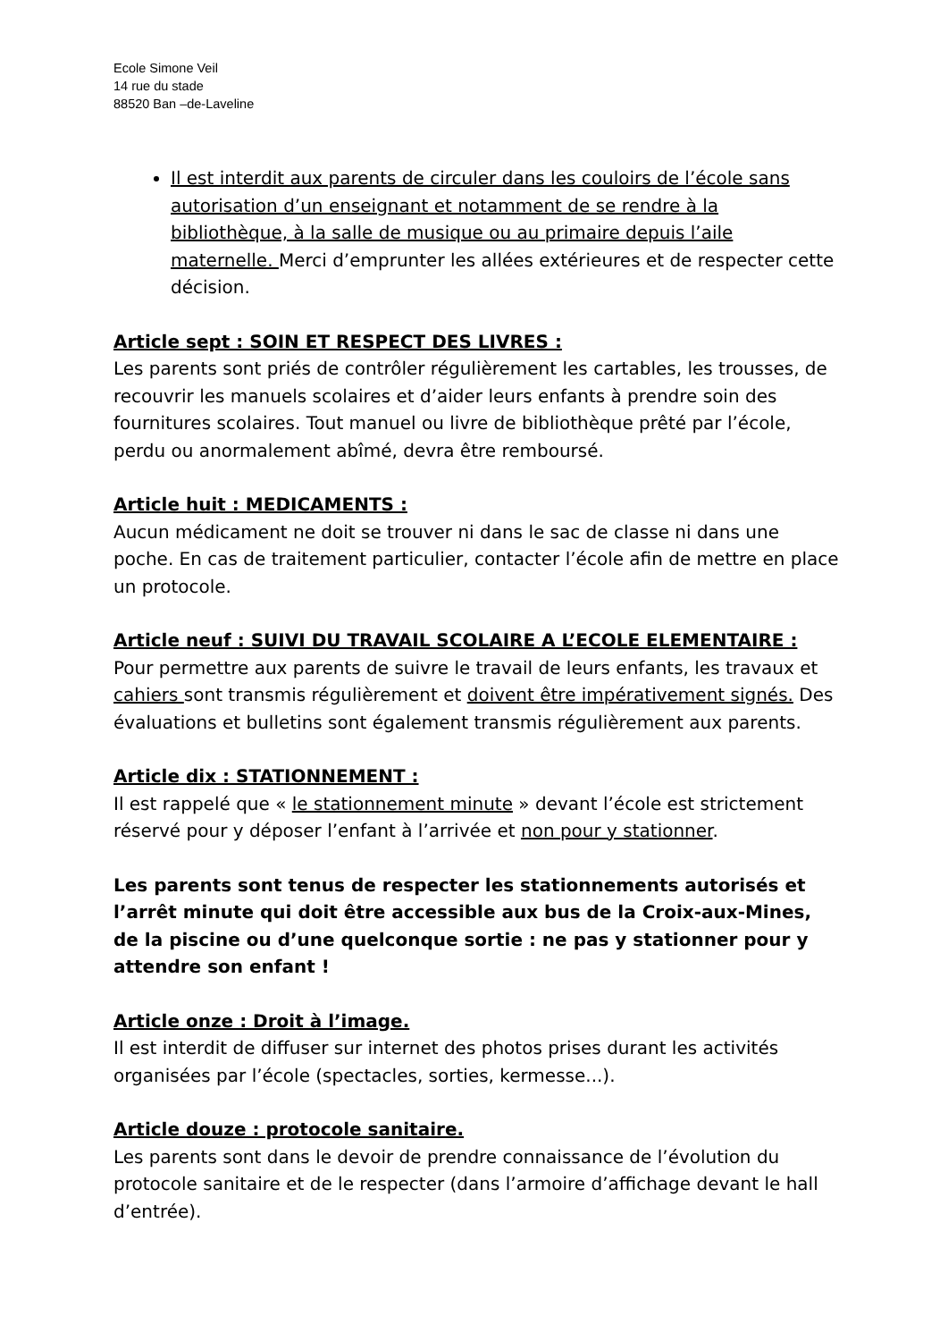Ecole Simone Veil
14 rue du stade
88520 Ban –de-Laveline
Il est interdit aux parents de circuler dans les couloirs de l’école sans autorisation d’un enseignant et notamment de se rendre à la bibliothèque, à la salle de musique ou au primaire depuis l’aile maternelle. Merci d’emprunter les allées extérieures et de respecter cette décision.
Article sept : SOIN ET RESPECT DES LIVRES :
Les parents sont priés de contrôler régulièrement les cartables, les trousses, de recouvrir les manuels scolaires et d’aider leurs enfants à prendre soin des fournitures scolaires. Tout manuel ou livre de bibliothèque prêté par l’école, perdu ou anormalement abîmé, devra être remboursé.
Article huit : MEDICAMENTS :
Aucun médicament ne doit se trouver ni dans le sac de classe ni dans une poche. En cas de traitement particulier, contacter l’école afin de mettre en place un protocole.
Article neuf : SUIVI DU TRAVAIL SCOLAIRE A L’ECOLE ELEMENTAIRE :
Pour permettre aux parents de suivre le travail de leurs enfants, les travaux et cahiers sont transmis régulièrement et doivent être impérativement signés. Des évaluations et bulletins sont également transmis régulièrement aux parents.
Article dix : STATIONNEMENT :
Il est rappelé que « le stationnement minute » devant l’école est strictement réservé pour y déposer l’enfant à l’arrivée et non pour y stationner.
Les parents sont tenus de respecter les stationnements autorisés et l’arrêt minute qui doit être accessible aux bus de la Croix-aux-Mines, de la piscine ou d’une quelconque sortie : ne pas y stationner pour y attendre son enfant !
Article onze : Droit à l’image.
Il est interdit de diffuser sur internet des photos prises durant les activités organisées par l’école (spectacles, sorties, kermesse...).
Article douze : protocole sanitaire.
Les parents sont dans le devoir de prendre connaissance de l’évolution du protocole sanitaire et de le respecter (dans l’armoire d’affichage devant le hall d’entrée).